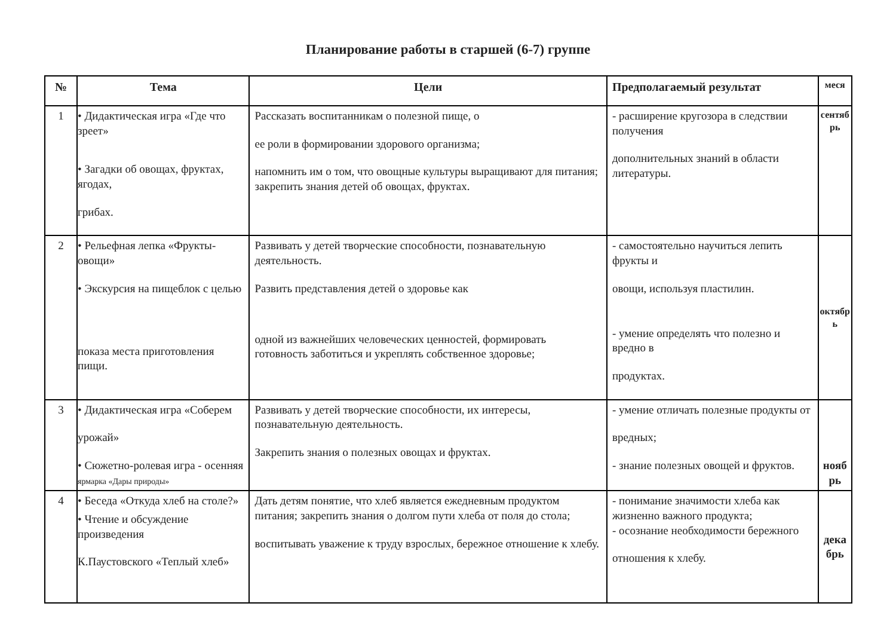Планирование работы в старшей (6-7) группе
| № | Тема | Цели | Предполагаемый результат | меся |
| --- | --- | --- | --- | --- |
| 1 | • Дидактическая игра «Где что зреет» • Загадки об овощах, фруктах, ягодах, грибах. | Рассказать воспитанникам о полезной пище, о ее роли в формировании здорового организма; напомнить им о том, что овощные культуры выращивают для питания; закрепить знания детей об овощах, фруктах. | - расширение кругозора в следствии получения дополнительных знаний в области литературы. | сентяб рь |
| 2 | • Рельефная лепка «Фрукты-овощи» • Экскурсия на пищеблок с целью показа места приготовления пищи. | Развивать у детей творческие способности, познавательную деятельность. Развить представления детей о здоровье как одной из важнейших человеческих ценностей, формировать готовность заботиться и укреплять собственное здоровье; | - самостоятельно научиться лепить фрукты и овощи, используя пластилин. - умение определять что полезно и вредно в продуктах. | октябр ь |
| 3 | • Дидактическая игра «Соберем урожай» • Сюжетно-ролевая игра - осенняя ярмарка «Дары природы» | Развивать у детей творческие способности, их интересы, познавательную деятельность. Закрепить знания о полезных овощах и фруктах. | - умение отличать полезные продукты от вредных; - знание полезных овощей и фруктов. | нояб рь |
| 4 | • Беседа «Откуда хлеб на столе?» • Чтение и обсуждение произведения К.Паустовского «Теплый хлеб» | Дать детям понятие, что хлеб является ежедневным продуктом питания; закрепить знания о долгом пути хлеба от поля до стола; воспитывать уважение к труду взрослых, бережное отношение к хлебу. | - понимание значимости хлеба как жизненно важного продукта; - осознание необходимости бережного отношения к хлебу. | дека брь |